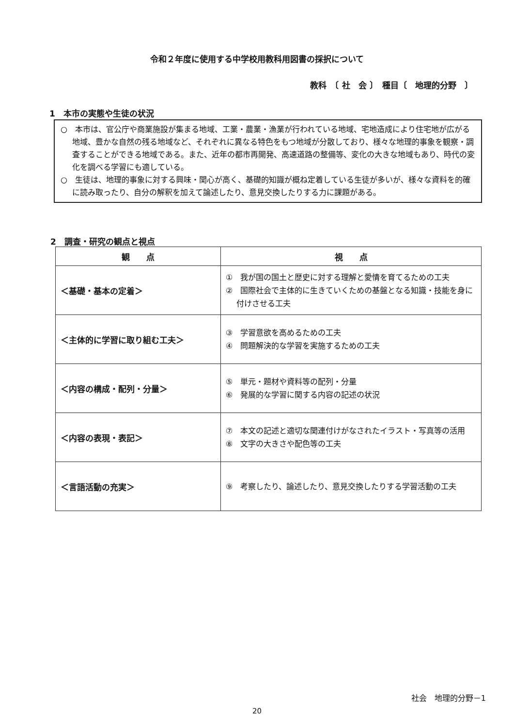令和２年度に使用する中学校用教科用図書の採択について
教科　〔 社　会 〕　種目〔　地理的分野　〕
1　本市の実態や生徒の状況
○　本市は、官公庁や商業施設が集まる地域、工業・農業・漁業が行われている地域、宅地造成により住宅地が広がる地域、豊かな自然の残る地域など、それぞれに異なる特色をもつ地域が分散しており、様々な地理的事象を観察・調査することができる地域である。また、近年の都市再開発、高速道路の整備等、変化の大きな地域もあり、時代の変化を調べる学習にも適している。
○　生徒は、地理的事象に対する興味・関心が高く、基礎的知識が概ね定着している生徒が多いが、様々な資料を的確に読み取ったり、自分の解釈を加えて論述したり、意見交換したりする力に課題がある。
2　調査・研究の観点と視点
| 観 点 | 視 点 |
| --- | --- |
| ＜基礎・基本の定着＞ | ① 我が国の国土と歴史に対する理解と愛情を育てるための工夫 ② 国際社会で主体的に生きていくための基盤となる知識・技能を身に付けさせる工夫 |
| ＜主体的に学習に取り組む工夫＞ | ③ 学習意欲を高めるための工夫 ④ 問題解決的な学習を実施するための工夫 |
| ＜内容の構成・配列・分量＞ | ⑤ 単元・題材や資料等の配列・分量 ⑥ 発展的な学習に関する内容の記述の状況 |
| ＜内容の表現・表記＞ | ⑦ 本文の記述と適切な関連付けがなされたイラスト・写真等の活用 ⑧ 文字の大きさや配色等の工夫 |
| ＜言語活動の充実＞ | ⑨ 考察したり、論述したり、意見交換したりする学習活動の工夫 |
社会　地理的分野－1
20